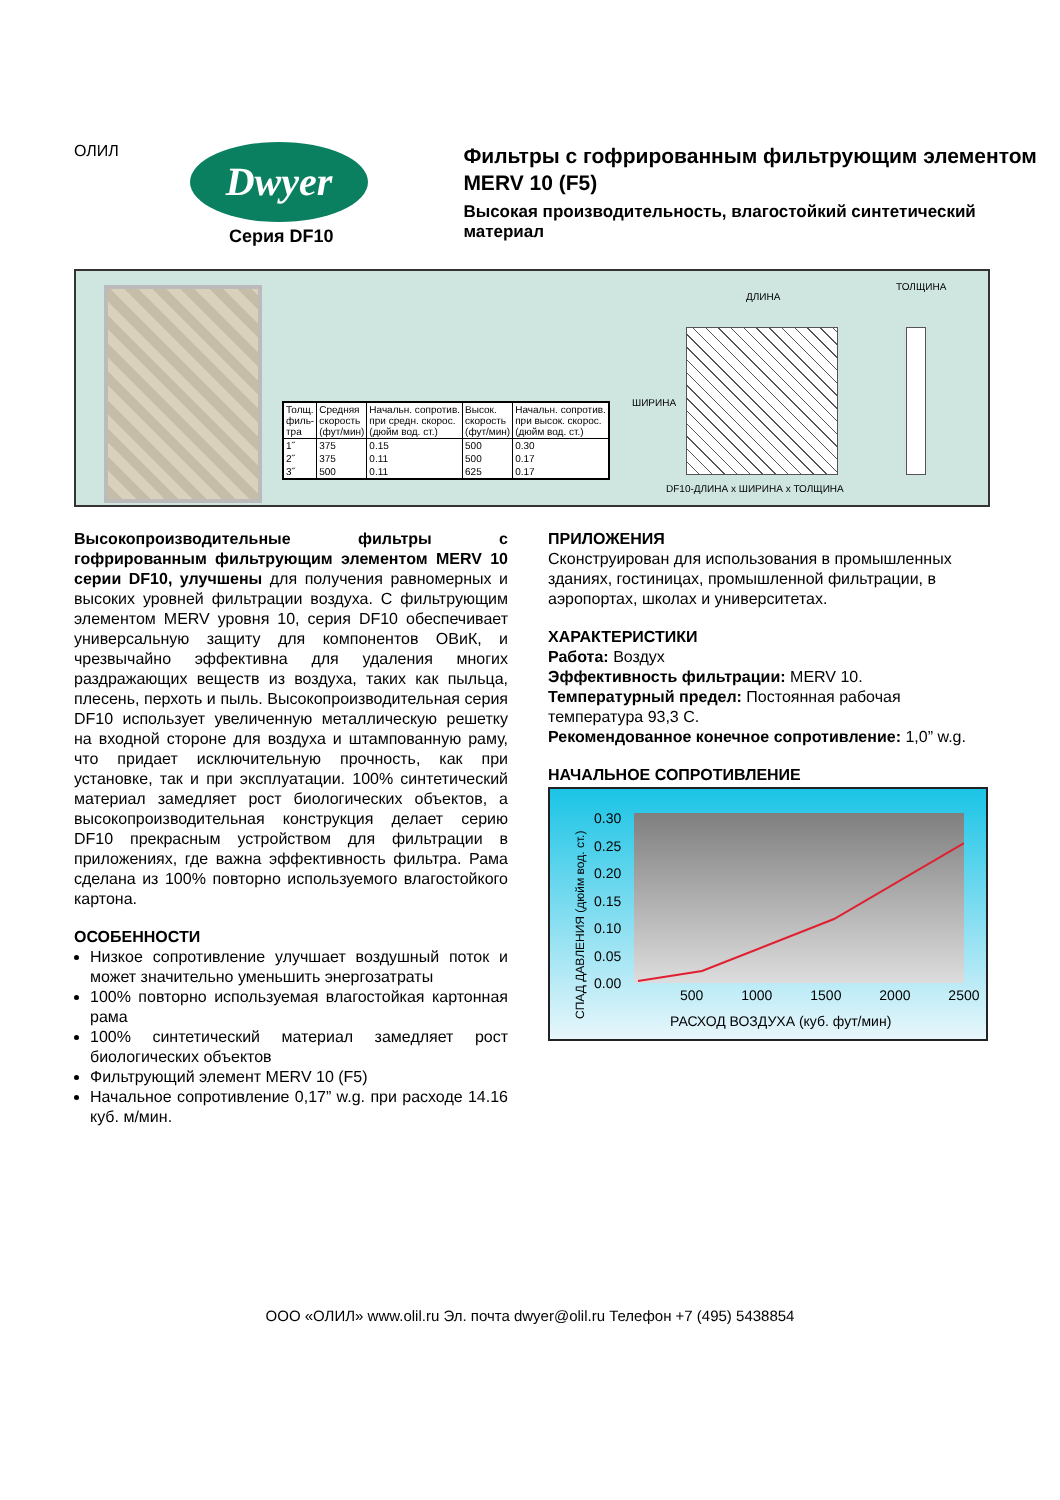ОЛИЛ Dwyer
Серия DF10
Фильтры с гофрированным фильтрующим элементом
MERV 10 (F5)
Высокая производительность, влагостойкий синтетический материал
| Толщ. филь- тра | Средняя скорость (фут/мин) | Начальн. сопротив. при средн. скорос. (дюйм вод. ст.) | Высок. скорость (фут/мин) | Начальн. сопротив. при высок. скорос. (дюйм вод. ст.) |
| --- | --- | --- | --- | --- |
| 1˝ | 375 | 0.15 | 500 | 0.30 |
| 2˝ | 375 | 0.11 | 500 | 0.17 |
| 3˝ | 500 | 0.11 | 625 | 0.17 |
ДЛИНА
ТОЛЩИНА
ШИРИНА
DF10-ДЛИНА x ШИРИНА x ТОЛЩИНА
Высокопроизводительные фильтры с гофрированным фильтрующим элементом MERV 10 серии DF10, улучшены для получения равномерных и высоких уровней фильтрации воздуха. С фильтрующим элементом MERV уровня 10, серия DF10 обеспечивает универсальную защиту для компонентов ОВиК, и чрезвычайно эффективна для удаления многих раздражающих веществ из воздуха, таких как пыльца, плесень, перхоть и пыль. Высокопроизводительная серия DF10 использует увеличенную металлическую решетку на входной стороне для воздуха и штампованную раму, что придает исключительную прочность, как при установке, так и при эксплуатации. 100% синтетический материал замедляет рост биологических объектов, а высокопроизводительная конструкция делает серию DF10 прекрасным устройством для фильтрации в приложениях, где важна эффективность фильтра. Рама сделана из 100% повторно используемого влагостойкого картона.
ОСОБЕННОСТИ
Низкое сопротивление улучшает воздушный поток и может значительно уменьшить энергозатраты
100% повторно используемая влагостойкая картонная рама
100% синтетический материал замедляет рост биологических объектов
Фильтрующий элемент MERV 10 (F5)
Начальное сопротивление 0,17” w.g. при расходе 14.16 куб. м/мин.
ПРИЛОЖЕНИЯ
Сконструирован для использования в промышленных зданиях, гостиницах, промышленной фильтрации, в аэропортах, школах и университетах.
ХАРАКТЕРИСТИКИ
Работа: Воздух
Эффективность фильтрации: MERV 10.
Температурный предел: Постоянная рабочая температура 93,3 С.
Рекомендованное конечное сопротивление: 1,0” w.g.
НАЧАЛЬНОЕ СОПРОТИВЛЕНИЕ
СПАД ДАВЛЕНИЯ (дюйм вод. ст.)
0.30
0.25
0.20
0.15
0.10
0.05
0.00
500 1000 1500 2000 2500
РАСХОД ВОЗДУХА (куб. фут/мин)
ООО «ОЛИЛ» www.olil.ru Эл. почта dwyer@olil.ru Телефон +7 (495) 5438854